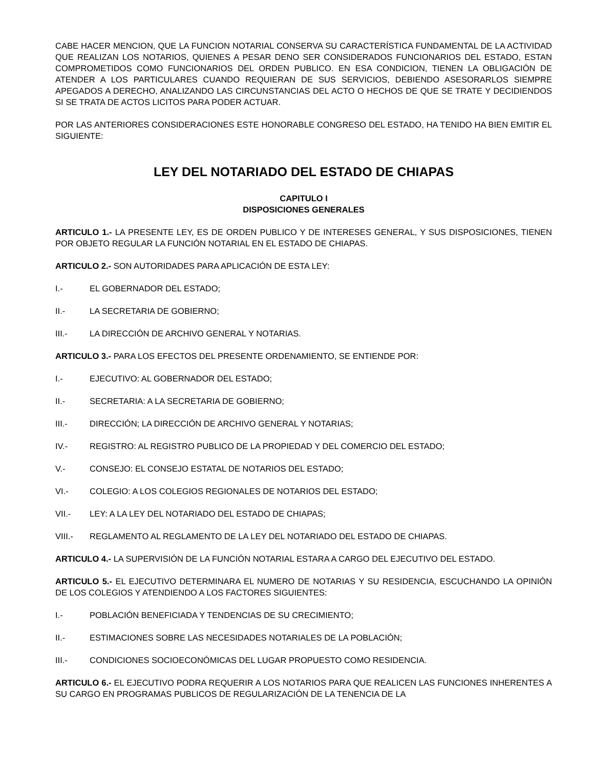CABE HACER MENCION, QUE LA FUNCION NOTARIAL CONSERVA SU CARACTERÍSTICA FUNDAMENTAL DE LA ACTIVIDAD QUE REALIZAN LOS NOTARIOS, QUIENES A PESAR DENO SER CONSIDERADOS FUNCIONARIOS DEL ESTADO, ESTAN COMPROMETIDOS COMO FUNCIONARIOS DEL ORDEN PUBLICO. EN ESA CONDICION, TIENEN LA OBLIGACIÓN DE ATENDER A LOS PARTICULARES CUANDO REQUIERAN DE SUS SERVICIOS, DEBIENDO ASESORARLOS SIEMPRE APEGADOS A DERECHO, ANALIZANDO LAS CIRCUNSTANCIAS DEL ACTO O HECHOS DE QUE SE TRATE Y DECIDIENDOS SI SE TRATA DE ACTOS LICITOS PARA PODER ACTUAR.
POR LAS ANTERIORES CONSIDERACIONES ESTE HONORABLE CONGRESO DEL ESTADO, HA TENIDO HA BIEN EMITIR EL SIGUIENTE:
LEY DEL NOTARIADO DEL ESTADO DE CHIAPAS
CAPITULO I
DISPOSICIONES GENERALES
ARTICULO 1.- LA PRESENTE LEY, ES DE ORDEN PUBLICO Y DE INTERESES GENERAL, Y SUS DISPOSICIONES, TIENEN POR OBJETO REGULAR LA FUNCIÓN NOTARIAL EN EL ESTADO DE CHIAPAS.
ARTICULO 2.- SON AUTORIDADES PARA APLICACIÓN DE ESTA LEY:
I.- EL GOBERNADOR DEL ESTADO;
II.- LA SECRETARIA DE GOBIERNO;
III.- LA DIRECCIÓN DE ARCHIVO GENERAL Y NOTARIAS.
ARTICULO 3.- PARA LOS EFECTOS DEL PRESENTE ORDENAMIENTO, SE ENTIENDE POR:
I.- EJECUTIVO: AL GOBERNADOR DEL ESTADO;
II.- SECRETARIA: A LA SECRETARIA DE GOBIERNO;
III.- DIRECCIÓN; LA DIRECCIÓN DE ARCHIVO GENERAL Y NOTARIAS;
IV.- REGISTRO: AL REGISTRO PUBLICO DE LA PROPIEDAD Y DEL COMERCIO DEL ESTADO;
V.- CONSEJO: EL CONSEJO ESTATAL DE NOTARIOS DEL ESTADO;
VI.- COLEGIO: A LOS COLEGIOS REGIONALES DE NOTARIOS DEL ESTADO;
VII.- LEY: A LA LEY DEL NOTARIADO DEL ESTADO DE CHIAPAS;
VIII.- REGLAMENTO AL REGLAMENTO DE LA LEY DEL NOTARIADO DEL ESTADO DE CHIAPAS.
ARTICULO 4.- LA SUPERVISIÓN DE LA FUNCIÓN NOTARIAL ESTARA A CARGO DEL EJECUTIVO DEL ESTADO.
ARTICULO 5.- EL EJECUTIVO DETERMINARA EL NUMERO DE NOTARIAS Y SU RESIDENCIA, ESCUCHANDO LA OPINIÓN DE LOS COLEGIOS Y ATENDIENDO A LOS FACTORES SIGUIENTES:
I.- POBLACIÓN BENEFICIADA Y TENDENCIAS DE SU CRECIMIENTO;
II.- ESTIMACIONES SOBRE LAS NECESIDADES NOTARIALES DE LA POBLACIÓN;
III.- CONDICIONES SOCIOECONÓMICAS DEL LUGAR PROPUESTO COMO RESIDENCIA.
ARTICULO 6.- EL EJECUTIVO PODRA REQUERIR A LOS NOTARIOS PARA QUE REALICEN LAS FUNCIONES INHERENTES A SU CARGO EN PROGRAMAS PUBLICOS DE REGULARIZACIÓN DE LA TENENCIA DE LA